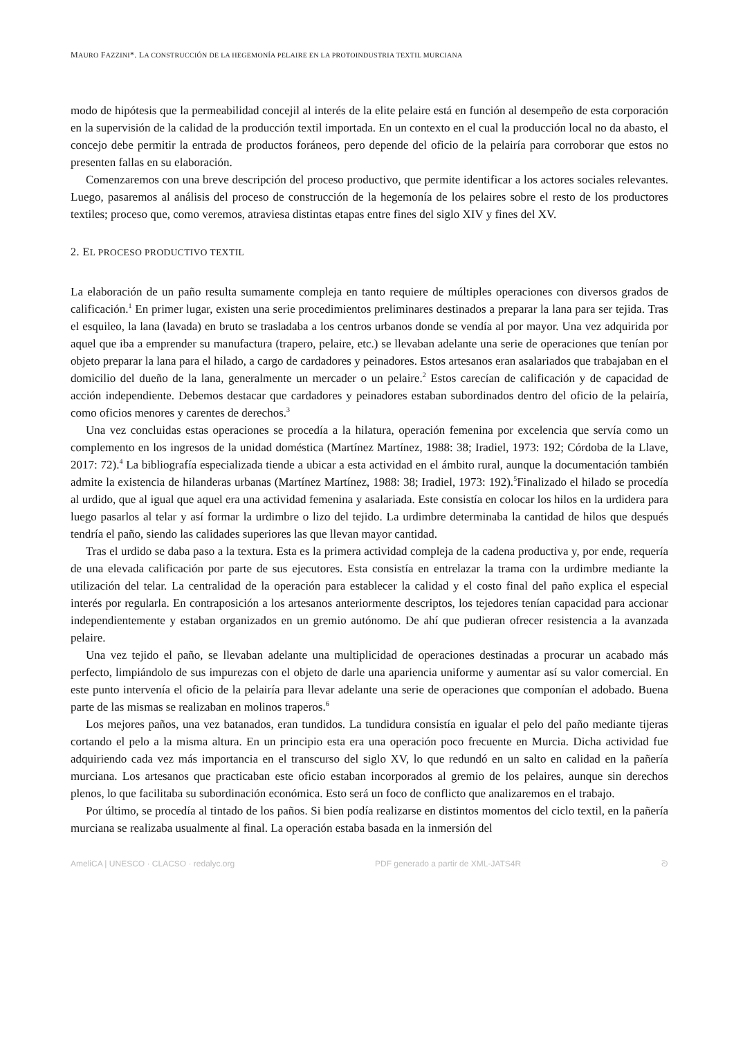MAURO FAZZINI*. LA CONSTRUCCIÓN DE LA HEGEMONÍA PELAIRE EN LA PROTOINDUSTRIA TEXTIL MURCIANA
modo de hipótesis que la permeabilidad concejil al interés de la elite pelaire está en función al desempeño de esta corporación en la supervisión de la calidad de la producción textil importada. En un contexto en el cual la producción local no da abasto, el concejo debe permitir la entrada de productos foráneos, pero depende del oficio de la pelairía para corroborar que estos no presenten fallas en su elaboración.
Comenzaremos con una breve descripción del proceso productivo, que permite identificar a los actores sociales relevantes. Luego, pasaremos al análisis del proceso de construcción de la hegemonía de los pelaires sobre el resto de los productores textiles; proceso que, como veremos, atraviesa distintas etapas entre fines del siglo XIV y fines del XV.
2. EL PROCESO PRODUCTIVO TEXTIL
La elaboración de un paño resulta sumamente compleja en tanto requiere de múltiples operaciones con diversos grados de calificación.<sup>1</sup> En primer lugar, existen una serie procedimientos preliminares destinados a preparar la lana para ser tejida. Tras el esquileo, la lana (lavada) en bruto se trasladaba a los centros urbanos donde se vendía al por mayor. Una vez adquirida por aquel que iba a emprender su manufactura (trapero, pelaire, etc.) se llevaban adelante una serie de operaciones que tenían por objeto preparar la lana para el hilado, a cargo de cardadores y peinadores. Estos artesanos eran asalariados que trabajaban en el domicilio del dueño de la lana, generalmente un mercader o un pelaire.<sup>2</sup> Estos carecían de calificación y de capacidad de acción independiente. Debemos destacar que cardadores y peinadores estaban subordinados dentro del oficio de la pelairía, como oficios menores y carentes de derechos.<sup>3</sup>
Una vez concluidas estas operaciones se procedía a la hilatura, operación femenina por excelencia que servía como un complemento en los ingresos de la unidad doméstica (Martínez Martínez, 1988: 38; Iradiel, 1973: 192; Córdoba de la Llave, 2017: 72).<sup>4</sup> La bibliografía especializada tiende a ubicar a esta actividad en el ámbito rural, aunque la documentación también admite la existencia de hilanderas urbanas (Martínez Martínez, 1988: 38; Iradiel, 1973: 192).<sup>5</sup>Finalizado el hilado se procedía al urdido, que al igual que aquel era una actividad femenina y asalariada. Este consistía en colocar los hilos en la urdidera para luego pasarlos al telar y así formar la urdimbre o lizo del tejido. La urdimbre determinaba la cantidad de hilos que después tendría el paño, siendo las calidades superiores las que llevan mayor cantidad.
Tras el urdido se daba paso a la textura. Esta es la primera actividad compleja de la cadena productiva y, por ende, requería de una elevada calificación por parte de sus ejecutores. Esta consistía en entrelazar la trama con la urdimbre mediante la utilización del telar. La centralidad de la operación para establecer la calidad y el costo final del paño explica el especial interés por regularla. En contraposición a los artesanos anteriormente descriptos, los tejedores tenían capacidad para accionar independientemente y estaban organizados en un gremio autónomo. De ahí que pudieran ofrecer resistencia a la avanzada pelaire.
Una vez tejido el paño, se llevaban adelante una multiplicidad de operaciones destinadas a procurar un acabado más perfecto, limpiándolo de sus impurezas con el objeto de darle una apariencia uniforme y aumentar así su valor comercial. En este punto intervenía el oficio de la pelairía para llevar adelante una serie de operaciones que componían el adobado. Buena parte de las mismas se realizaban en molinos traperos.<sup>6</sup>
Los mejores paños, una vez batanados, eran tundidos. La tundidura consistía en igualar el pelo del paño mediante tijeras cortando el pelo a la misma altura. En un principio esta era una operación poco frecuente en Murcia. Dicha actividad fue adquiriendo cada vez más importancia en el transcurso del siglo XV, lo que redundó en un salto en calidad en la pañería murciana. Los artesanos que practicaban este oficio estaban incorporados al gremio de los pelaires, aunque sin derechos plenos, lo que facilitaba su subordinación económica. Esto será un foco de conflicto que analizaremos en el trabajo.
Por último, se procedía al tintado de los paños. Si bien podía realizarse en distintos momentos del ciclo textil, en la pañería murciana se realizaba usualmente al final. La operación estaba basada en la inmersión del
AmeliCA | UNESCO · CLACSO · redalyc.org PDF generado a partir de XML-JATS4R ᘐ